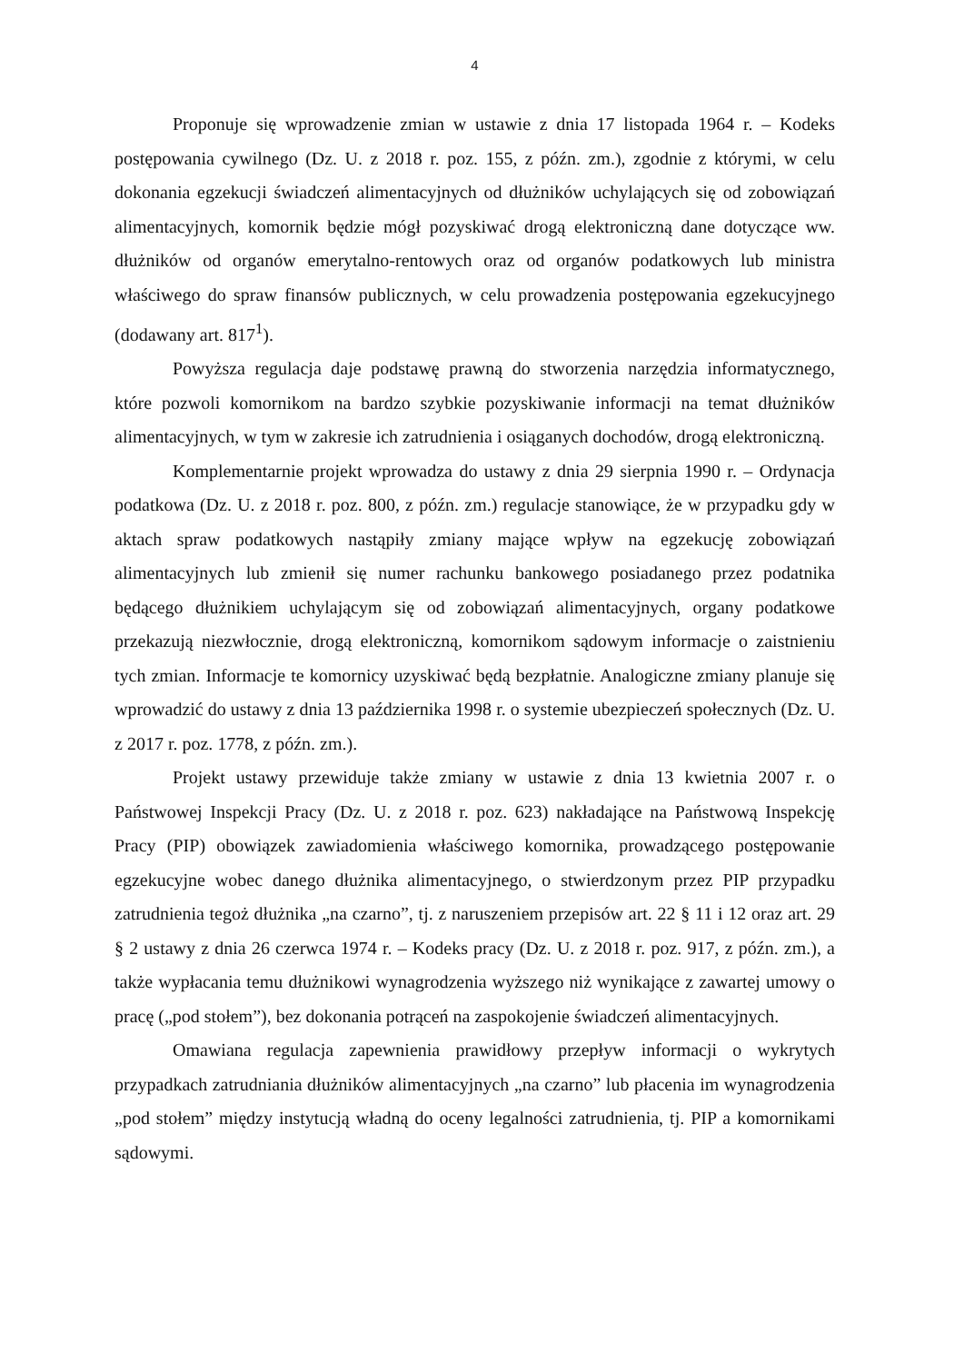4
Proponuje się wprowadzenie zmian w ustawie z dnia 17 listopada 1964 r. – Kodeks postępowania cywilnego (Dz. U. z 2018 r. poz. 155, z późn. zm.), zgodnie z którymi, w celu dokonania egzekucji świadczeń alimentacyjnych od dłużników uchylających się od zobowiązań alimentacyjnych, komornik będzie mógł pozyskiwać drogą elektroniczną dane dotyczące ww. dłużników od organów emerytalno-rentowych oraz od organów podatkowych lub ministra właściwego do spraw finansów publicznych, w celu prowadzenia postępowania egzekucyjnego (dodawany art. 817<sup>1</sup>).
Powyższa regulacja daje podstawę prawną do stworzenia narzędzia informatycznego, które pozwoli komornikom na bardzo szybkie pozyskiwanie informacji na temat dłużników alimentacyjnych, w tym w zakresie ich zatrudnienia i osiąganych dochodów, drogą elektroniczną.
Komplementarnie projekt wprowadza do ustawy z dnia 29 sierpnia 1990 r. – Ordynacja podatkowa (Dz. U. z 2018 r. poz. 800, z późn. zm.) regulacje stanowiące, że w przypadku gdy w aktach spraw podatkowych nastąpiły zmiany mające wpływ na egzekucję zobowiązań alimentacyjnych lub zmienił się numer rachunku bankowego posiadanego przez podatnika będącego dłużnikiem uchylającym się od zobowiązań alimentacyjnych, organy podatkowe przekazują niezwłocznie, drogą elektroniczną, komornikom sądowym informacje o zaistnieniu tych zmian. Informacje te komornicy uzyskiwać będą bezpłatnie. Analogiczne zmiany planuje się wprowadzić do ustawy z dnia 13 października 1998 r. o systemie ubezpieczeń społecznych (Dz. U. z 2017 r. poz. 1778, z późn. zm.).
Projekt ustawy przewiduje także zmiany w ustawie z dnia 13 kwietnia 2007 r. o Państwowej Inspekcji Pracy (Dz. U. z 2018 r. poz. 623) nakładające na Państwową Inspekcję Pracy (PIP) obowiązek zawiadomienia właściwego komornika, prowadzącego postępowanie egzekucyjne wobec danego dłużnika alimentacyjnego, o stwierdzonym przez PIP przypadku zatrudnienia tegoż dłużnika „na czarno”, tj. z naruszeniem przepisów art. 22 § 11 i 12 oraz art. 29 § 2 ustawy z dnia 26 czerwca 1974 r. – Kodeks pracy (Dz. U. z 2018 r. poz. 917, z późn. zm.), a także wypłacania temu dłużnikowi wynagrodzenia wyższego niż wynikające z zawartej umowy o pracę („pod stołem”), bez dokonania potrąceń na zaspokojenie świadczeń alimentacyjnych.
Omawiana regulacja zapewnienia prawidłowy przepływ informacji o wykrytych przypadkach zatrudniania dłużników alimentacyjnych „na czarno” lub płacenia im wynagrodzenia „pod stołem” między instytucją władną do oceny legalności zatrudnienia, tj. PIP a komornikami sądowymi.